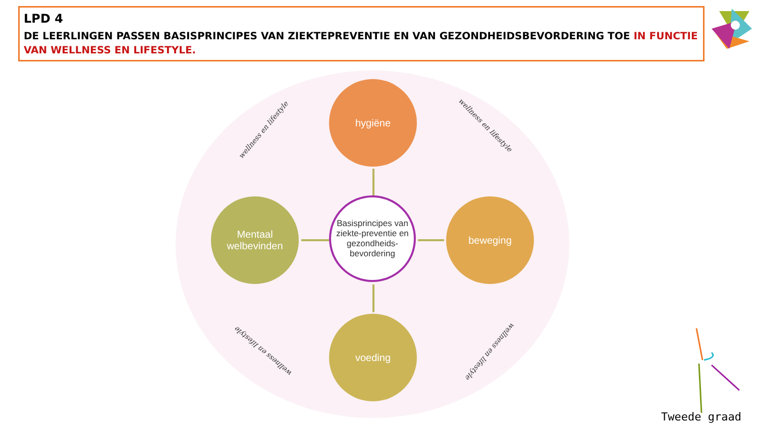LPD 4
DE LEERLINGEN PASSEN BASISPRINCIPES VAN ZIEKTEPREVENTIE EN VAN GEZONDHEIDSBEVORDERING TOE IN FUNCTIE VAN WELLNESS EN LIFESTYLE.
hygiëne
Mentaal welbevinden
Basisprincipes van ziekte-preventie en gezondheids-bevordering
beweging
voeding
wellness en lifestyle
wellness en lifestyle
wellness en lifestyle wellness en lifestyle
Tweede graad